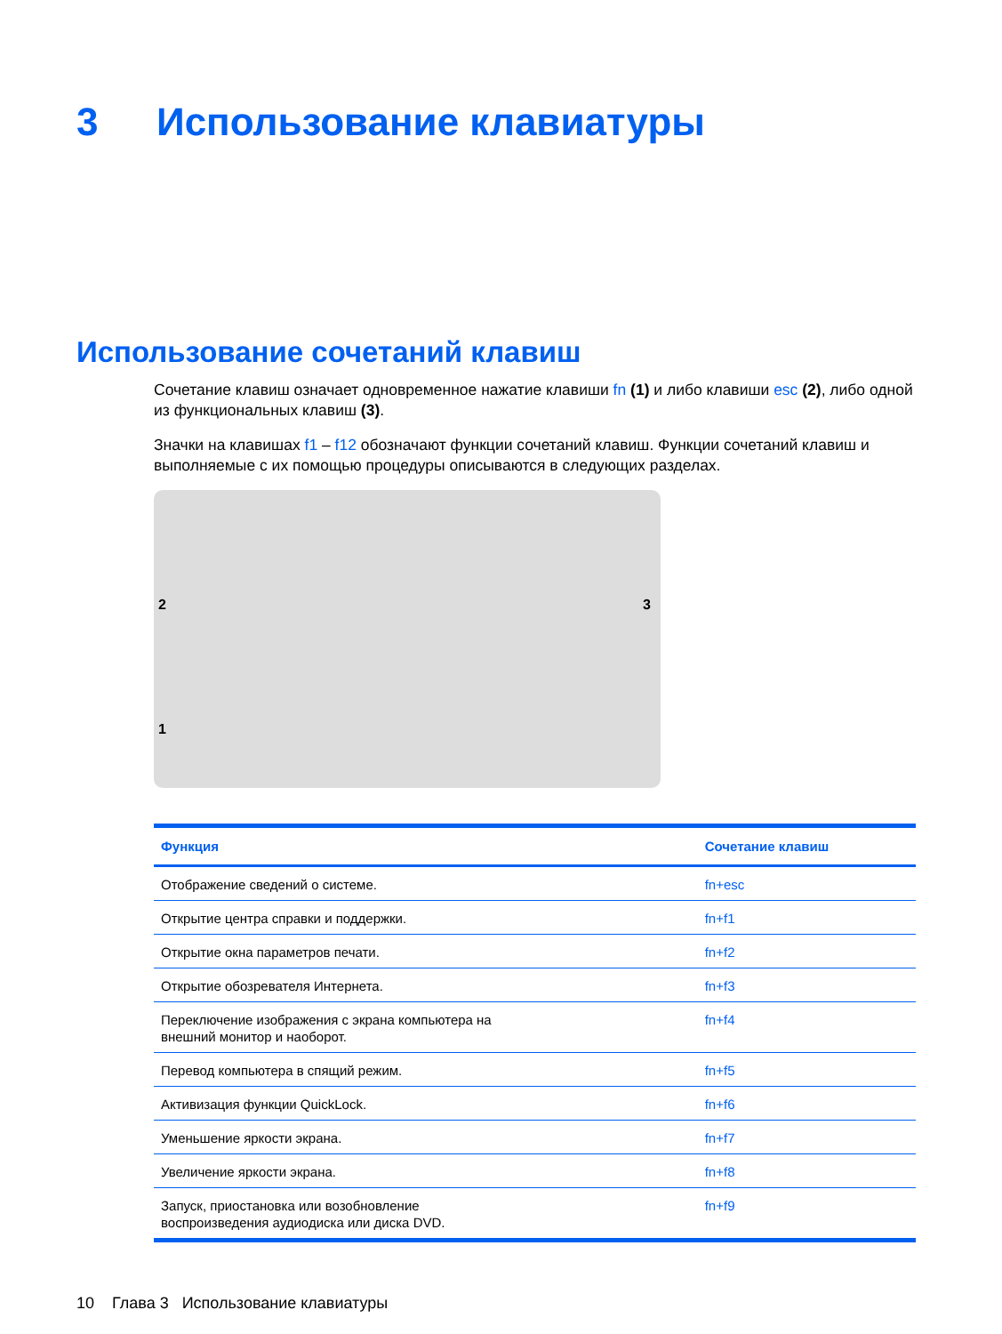3 Использование клавиатуры
Использование сочетаний клавиш
Сочетание клавиш означает одновременное нажатие клавиши fn (1) и либо клавиши esc (2), либо одной из функциональных клавиш (3).
Значки на клавишах f1 – f12 обозначают функции сочетаний клавиш. Функции сочетаний клавиш и выполняемые с их помощью процедуры описываются в следующих разделах.
2 3
1
| Функция | Сочетание клавиш |
| --- | --- |
| Отображение сведений о системе. | fn+esc |
| Открытие центра справки и поддержки. | fn+f1 |
| Открытие окна параметров печати. | fn+f2 |
| Открытие обозревателя Интернета. | fn+f3 |
| Переключение изображения с экрана компьютера на внешний монитор и наоборот. | fn+f4 |
| Перевод компьютера в спящий режим. | fn+f5 |
| Активизация функции QuickLock. | fn+f6 |
| Уменьшение яркости экрана. | fn+f7 |
| Увеличение яркости экрана. | fn+f8 |
| Запуск, приостановка или возобновление воспроизведения аудиодиска или диска DVD. | fn+f9 |
10 Глава 3 Использование клавиатуры